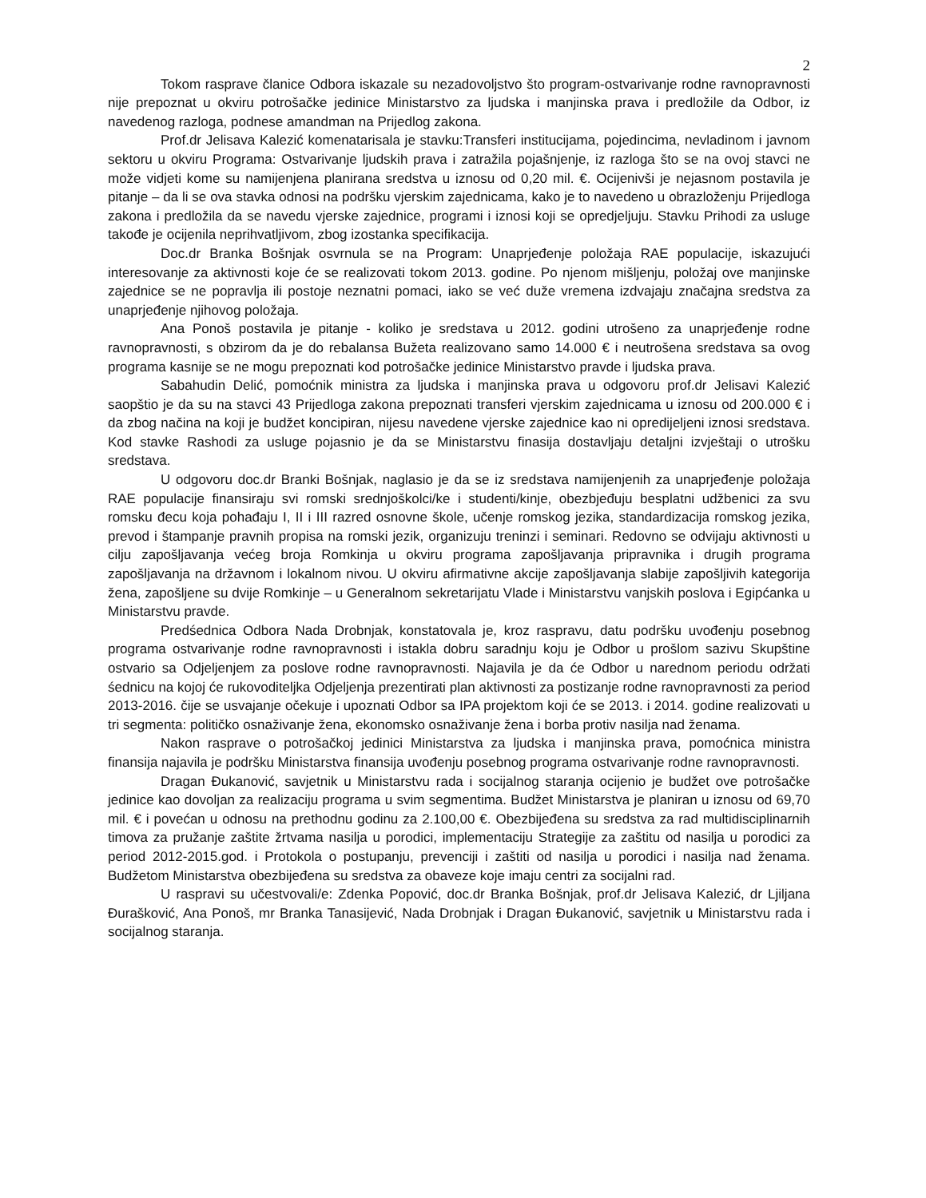2
Tokom rasprave članice Odbora iskazale su nezadovoljstvo što program-ostvarivanje rodne ravnopravnosti nije prepoznat u okviru potrošačke jedinice Ministarstvo za ljudska i manjinska prava i predložile da Odbor, iz navedenog razloga, podnese amandman na Prijedlog zakona.
Prof.dr Jelisava Kalezić komenatarisala je stavku:Transferi institucijama, pojedincima, nevladinom i javnom sektoru u okviru Programa: Ostvarivanje ljudskih prava i zatražila pojašnjenje, iz razloga što se na ovoj stavci ne može vidjeti kome su namijenjena planirana sredstva u iznosu od 0,20 mil. €. Ocijenivši je nejasnom postavila je pitanje – da li se ova stavka odnosi na podršku vjerskim zajednicama, kako je to navedeno u obrazloženju Prijedloga zakona i predložila da se navedu vjerske zajednice, programi i iznosi koji se opredjeljuju. Stavku Prihodi za usluge takođe je ocijenila neprihvatljivom, zbog izostanka specifikacija.
Doc.dr Branka Bošnjak osvrnula se na Program: Unaprjeđenje položaja RAE populacije, iskazujući interesovanje za aktivnosti koje će se realizovati tokom 2013. godine. Po njenom mišljenju, položaj ove manjinske zajednice se ne popravlja ili postoje neznatni pomaci, iako se već duže vremena izdvajaju značajna sredstva za unaprjeđenje njihovog položaja.
Ana Ponoš postavila je pitanje - koliko je sredstava u 2012. godini utrošeno za unaprjeđenje rodne ravnopravnosti, s obzirom da je do rebalansa Bužeta realizovano samo 14.000 € i neutrošena sredstava sa ovog programa kasnije se ne mogu prepoznati kod potrošačke jedinice Ministarstvo pravde i ljudska prava.
Sabahudin Delić, pomoćnik ministra za ljudska i manjinska prava u odgovoru prof.dr Jelisavi Kalezić saopštio je da su na stavci 43 Prijedloga zakona prepoznati transferi vjerskim zajednicama u iznosu od 200.000 € i da zbog načina na koji je budžet koncipiran, nijesu navedene vjerske zajednice kao ni opredijeljeni iznosi sredstava. Kod stavke Rashodi za usluge pojasnio je da se Ministarstvu finasija dostavljaju detaljni izvještaji o utrošku sredstava.
U odgovoru doc.dr Branki Bošnjak, naglasio je da se iz sredstava namijenjenih za unaprjeđenje položaja RAE populacije finansiraju svi romski srednjoškolci/ke i studenti/kinje, obezbjeđuju besplatni udžbenici za svu romsku đecu koja pohađaju I, II i III razred osnovne škole, učenje romskog jezika, standardizacija romskog jezika, prevod i štampanje pravnih propisa na romski jezik, organizuju treninzi i seminari. Redovno se odvijaju aktivnosti u cilju zapošljavanja većeg broja Romkinja u okviru programa zapošljavanja pripravnika i drugih programa zapošljavanja na državnom i lokalnom nivou. U okviru afirmativne akcije zapošljavanja slabije zapošljivih kategorija žena, zapošljene su dvije Romkinje – u Generalnom sekretarijatu Vlade i Ministarstvu vanjskih poslova i Egipćanka u Ministarstvu pravde.
Predśednica Odbora Nada Drobnjak, konstatovala je, kroz raspravu, datu podršku uvođenju posebnog programa ostvarivanje rodne ravnopravnosti i istakla dobru saradnju koju je Odbor u prošlom sazivu Skupštine ostvario sa Odjeljenjem za poslove rodne ravnopravnosti. Najavila je da će Odbor u narednom periodu održati śednicu na kojoj će rukovoditeljka Odjeljenja prezentirati plan aktivnosti za postizanje rodne ravnopravnosti za period 2013-2016. čije se usvajanje očekuje i upoznati Odbor sa IPA projektom koji će se 2013. i 2014. godine realizovati u tri segmenta: političko osnaživanje žena, ekonomsko osnaživanje žena i borba protiv nasilja nad ženama.
Nakon rasprave o potrošačkoj jedinici Ministarstva za ljudska i manjinska prava, pomoćnica ministra finansija najavila je podršku Ministarstva finansija uvođenju posebnog programa ostvarivanje rodne ravnopravnosti.
Dragan Đukanović, savjetnik u Ministarstvu rada i socijalnog staranja ocijenio je budžet ove potrošačke jedinice kao dovoljan za realizaciju programa u svim segmentima. Budžet Ministarstva je planiran u iznosu od 69,70 mil. € i povećan u odnosu na prethodnu godinu za 2.100,00 €. Obezbijeđena su sredstva za rad multidisciplinarnih timova za pružanje zaštite žrtvama nasilja u porodici, implementaciju Strategije za zaštitu od nasilja u porodici za period 2012-2015.god. i Protokola o postupanju, prevenciji i zaštiti od nasilja u porodici i nasilja nad ženama. Budžetom Ministarstva obezbijeđena su sredstva za obaveze koje imaju centri za socijalni rad.
U raspravi su učestvovali/e: Zdenka Popović, doc.dr Branka Bošnjak, prof.dr Jelisava Kalezić, dr Ljiljana Đurašković, Ana Ponoš, mr Branka Tanasijević, Nada Drobnjak i Dragan Đukanović, savjetnik u Ministarstvu rada i socijalnog staranja.